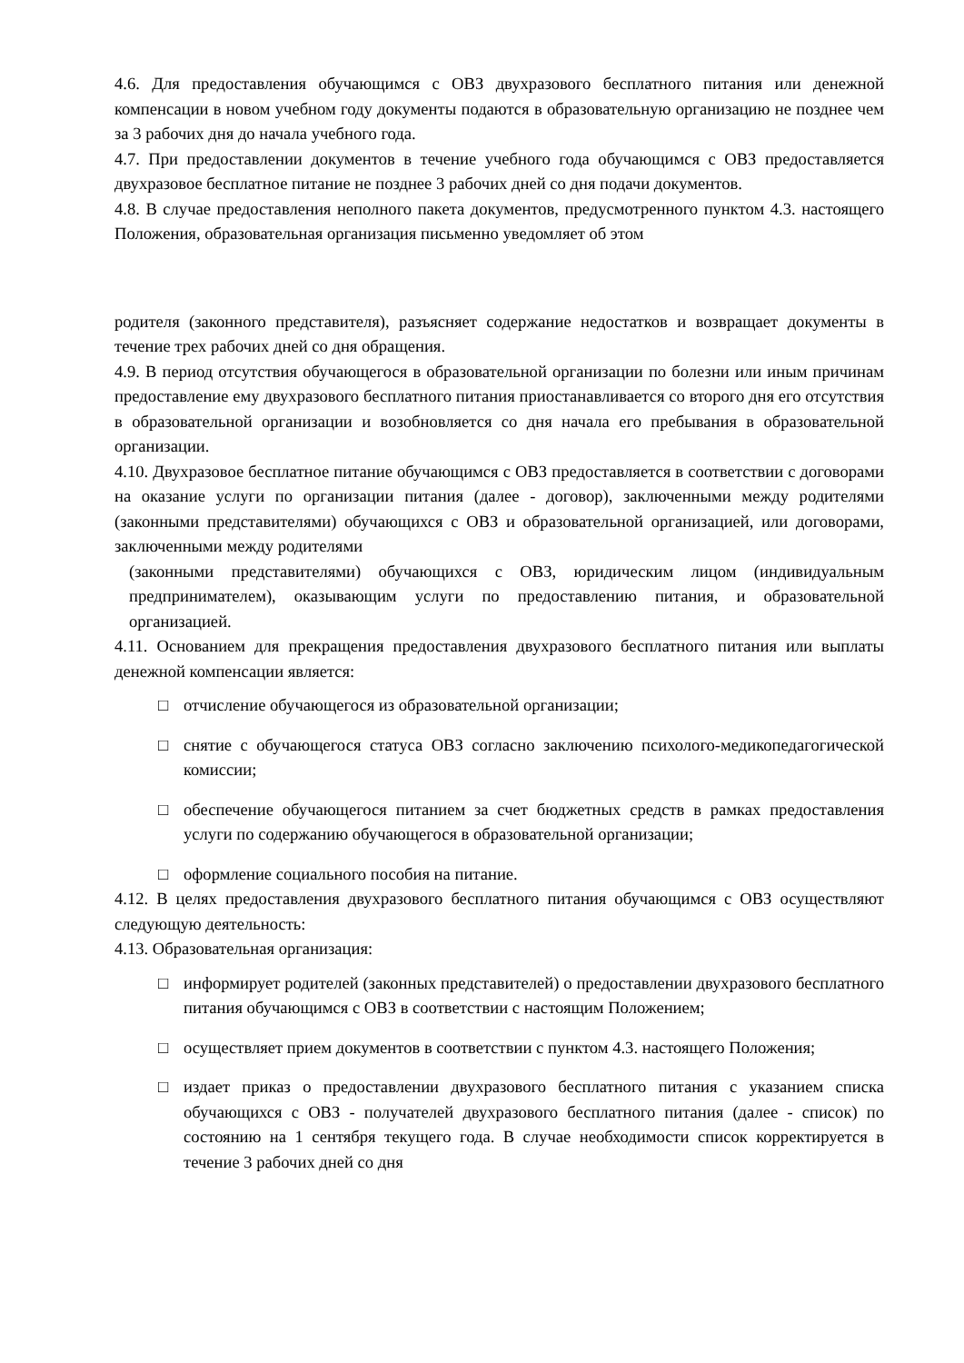4.6. Для предоставления обучающимся с ОВЗ двухразового бесплатного питания или денежной компенсации в новом учебном году документы подаются в образовательную организацию не позднее чем за 3 рабочих дня до начала учебного года.
4.7. При предоставлении документов в течение учебного года обучающимся с ОВЗ предоставляется двухразовое бесплатное питание не позднее 3 рабочих дней со дня подачи документов.
4.8. В случае предоставления неполного пакета документов, предусмотренного пунктом 4.3. настоящего Положения, образовательная организация письменно уведомляет об этом
родителя (законного представителя), разъясняет содержание недостатков и возвращает документы в течение трех рабочих дней со дня обращения.
4.9. В период отсутствия обучающегося в образовательной организации по болезни или иным причинам предоставление ему двухразового бесплатного питания приостанавливается со второго дня его отсутствия в образовательной организации и возобновляется со дня начала его пребывания в образовательной организации.
4.10. Двухразовое бесплатное питание обучающимся с ОВЗ предоставляется в соответствии с договорами на оказание услуги по организации питания (далее - договор), заключенными между родителями (законными представителями) обучающихся с ОВЗ и образовательной организацией, или договорами, заключенными между родителями
(законными представителями) обучающихся с ОВЗ, юридическим лицом (индивидуальным предпринимателем), оказывающим услуги по предоставлению питания, и образовательной организацией.
4.11. Основанием для прекращения предоставления двухразового бесплатного питания или выплаты денежной компенсации является:
□ отчисление обучающегося из образовательной организации;
□ снятие с обучающегося статуса ОВЗ согласно заключению психолого-медикопедагогической комиссии;
□ обеспечение обучающегося питанием за счет бюджетных средств в рамках предоставления услуги по содержанию обучающегося в образовательной организации;
□ оформление социального пособия на питание.
4.12. В целях предоставления двухразового бесплатного питания обучающимся с ОВЗ осуществляют следующую деятельность:
4.13. Образовательная организация:
□ информирует родителей (законных представителей) о предоставлении двухразового бесплатного питания обучающимся с ОВЗ в соответствии с настоящим Положением;
□ осуществляет прием документов в соответствии с пунктом 4.3. настоящего Положения;
□ издает приказ о предоставлении двухразового бесплатного питания с указанием списка обучающихся с ОВЗ - получателей двухразового бесплатного питания (далее - список) по состоянию на 1 сентября текущего года. В случае необходимости список корректируется в течение 3 рабочих дней со дня